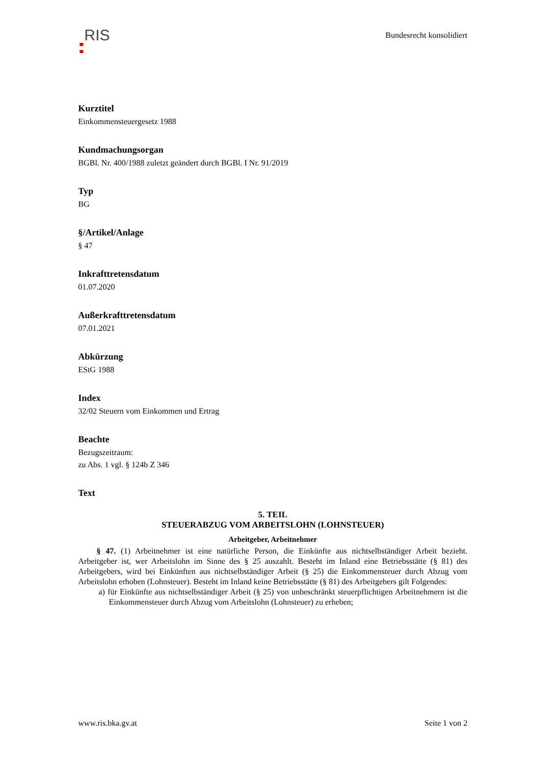RIS
Bundesrecht konsolidiert
Kurztitel
Einkommensteuergesetz 1988
Kundmachungsorgan
BGBl. Nr. 400/1988 zuletzt geändert durch BGBl. I Nr. 91/2019
Typ
BG
§/Artikel/Anlage
§ 47
Inkrafttretensdatum
01.07.2020
Außerkrafttretensdatum
07.01.2021
Abkürzung
EStG 1988
Index
32/02 Steuern vom Einkommen und Ertrag
Beachte
Bezugszeitraum:
zu Abs. 1 vgl. § 124b Z 346
Text
5. TEIL
STEUERABZUG VOM ARBEITSLOHN (LOHNSTEUER)
Arbeitgeber, Arbeitnehmer
§ 47. (1) Arbeitnehmer ist eine natürliche Person, die Einkünfte aus nichtselbständiger Arbeit bezieht. Arbeitgeber ist, wer Arbeitslohn im Sinne des § 25 auszahlt. Besteht im Inland eine Betriebsstätte (§ 81) des Arbeitgebers, wird bei Einkünften aus nichtselbständiger Arbeit (§ 25) die Einkommensteuer durch Abzug vom Arbeitslohn erhoben (Lohnsteuer). Besteht im Inland keine Betriebsstätte (§ 81) des Arbeitgebers gilt Folgendes:
a) für Einkünfte aus nichtselbständiger Arbeit (§ 25) von unbeschränkt steuerpflichtigen Arbeitnehmern ist die Einkommensteuer durch Abzug vom Arbeitslohn (Lohnsteuer) zu erheben;
www.ris.bka.gv.at Seite 1 von 2